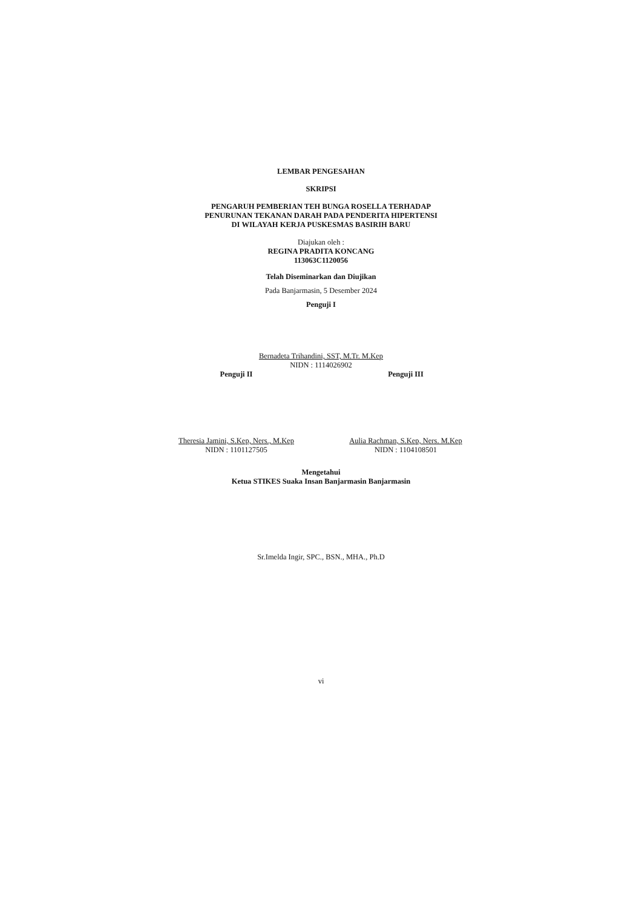LEMBAR PENGESAHAN
SKRIPSI
PENGARUH PEMBERIAN TEH BUNGA ROSELLA TERHADAP
PENURUNAN TEKANAN DARAH PADA PENDERITA HIPERTENSI
DI WILAYAH KERJA PUSKESMAS BASIRIH BARU
Diajukan oleh :
REGINA PRADITA KONCANG
113063C1120056
Telah Diseminarkan dan Diujikan
Pada Banjarmasin, 5 Desember 2024
Penguji I
Bernadeta Trihandini, SST, M.Tr. M.Kep
NIDN : 1114026902
Penguji II
Theresia Jamini, S.Kep, Ners., M.Kep
NIDN : 1101127505
Penguji III
Aulia Rachman, S.Kep, Ners. M.Kep
NIDN : 1104108501
Mengetahui
Ketua STIKES Suaka Insan Banjarmasin Banjarmasin
Sr.Imelda Ingir, SPC., BSN., MHA., Ph.D
vi